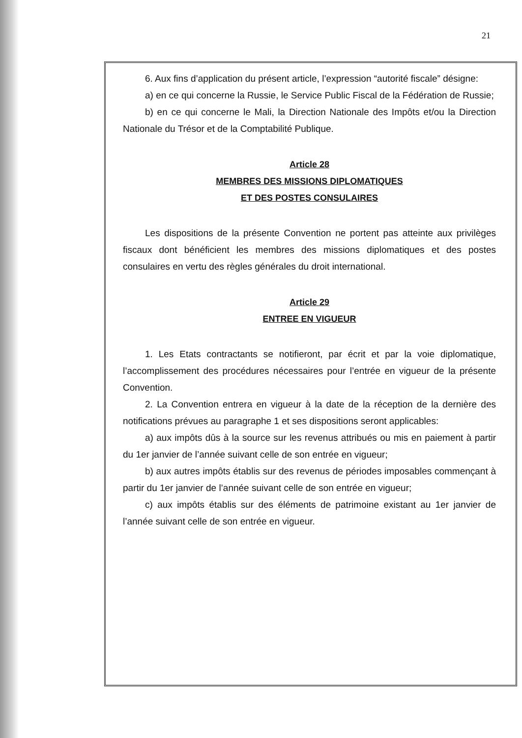21
6. Aux fins d’application du présent article, l’expression “autorité fiscale” désigne:
a) en ce qui concerne la Russie, le Service Public Fiscal de la Fédération de Russie;
b) en ce qui concerne le Mali, la Direction Nationale des Impôts et/ou la Direction Nationale du Trésor et de la Comptabilité Publique.
Article 28
MEMBRES DES MISSIONS DIPLOMATIQUES
ET DES POSTES CONSULAIRES
Les dispositions de la présente Convention ne portent pas atteinte aux privilèges fiscaux dont bénéficient les membres des missions diplomatiques et des postes consulaires en vertu des règles générales du droit international.
Article 29
ENTREE EN VIGUEUR
1. Les Etats contractants se notifieront, par écrit et par la voie diplomatique, l’accomplissement des procédures nécessaires pour l’entrée en vigueur de la présente Convention.
2. La Convention entrera en vigueur à la date de la réception de la dernière des notifications prévues au paragraphe 1 et ses dispositions seront applicables:
a) aux impôts dûs à la source sur les revenus attribués ou mis en paiement à partir du 1er janvier de l’année suivant celle de son entrée en vigueur;
b) aux autres impôts établis sur des revenus de périodes imposables commençant à partir du 1er janvier de l’année suivant celle de son entrée en vigueur;
c) aux impôts établis sur des éléments de patrimoine existant au 1er janvier de l’année suivant celle de son entrée en vigueur.